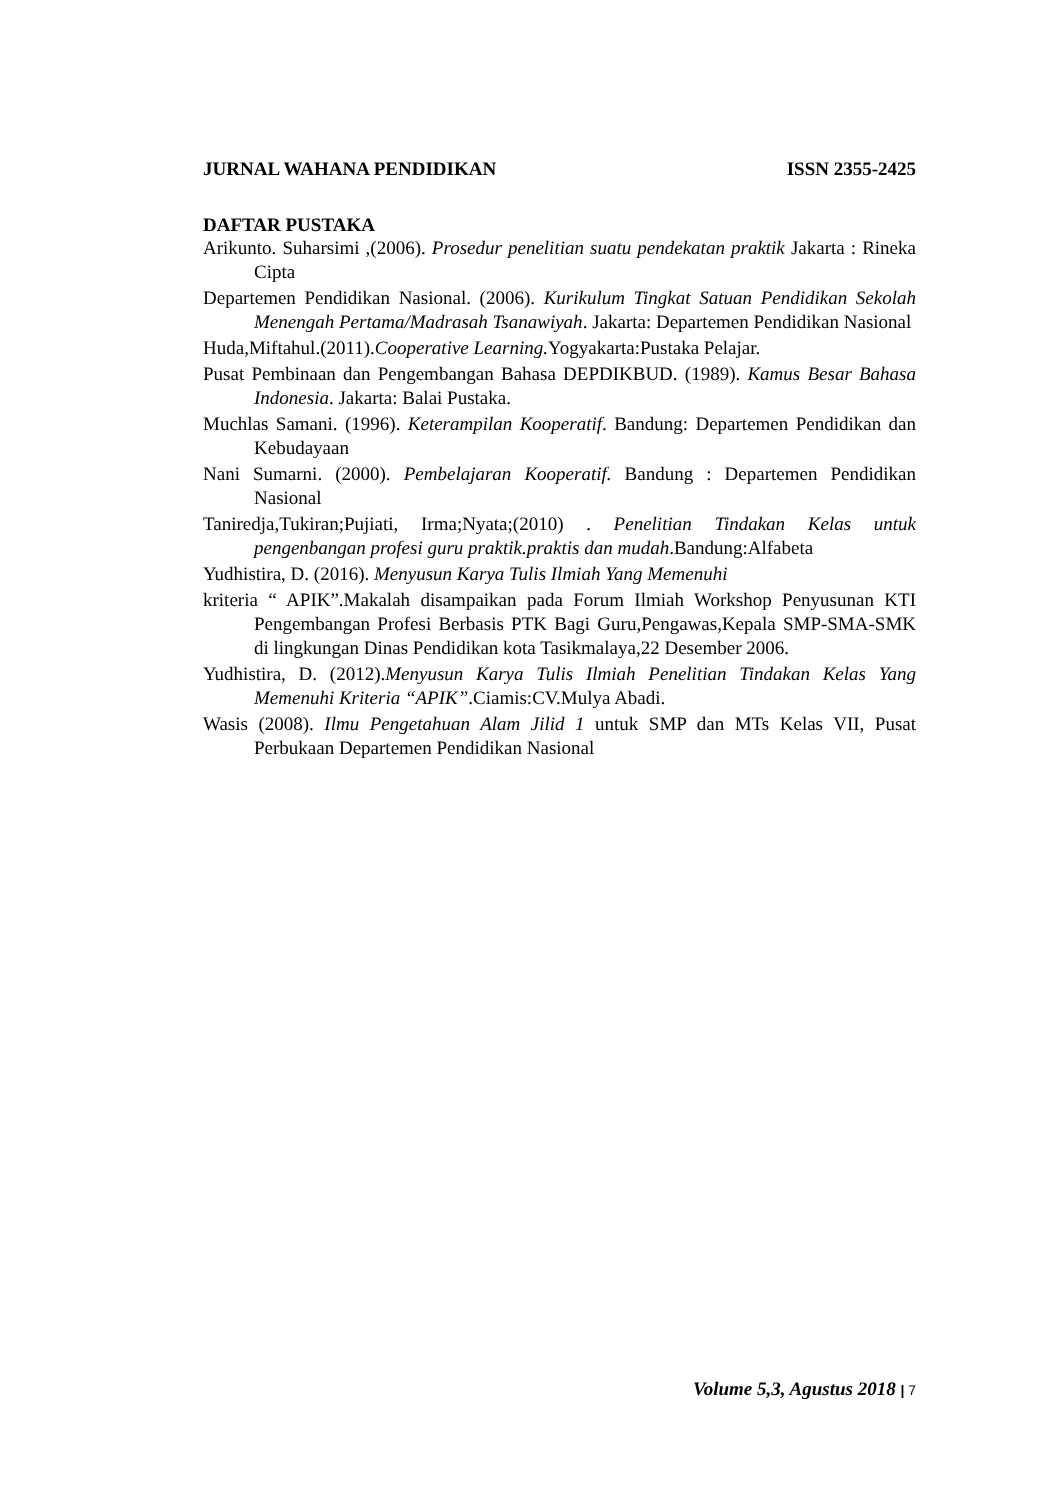JURNAL WAHANA PENDIDIKAN ISSN 2355-2425
DAFTAR PUSTAKA
Arikunto. Suharsimi ,(2006). Prosedur penelitian suatu pendekatan praktik Jakarta : Rineka Cipta
Departemen Pendidikan Nasional. (2006). Kurikulum Tingkat Satuan Pendidikan Sekolah Menengah Pertama/Madrasah Tsanawiyah. Jakarta: Departemen Pendidikan Nasional
Huda,Miftahul.(2011).Cooperative Learning. Yogyakarta:Pustaka Pelajar.
Pusat Pembinaan dan Pengembangan Bahasa DEPDIKBUD. (1989). Kamus Besar Bahasa Indonesia. Jakarta: Balai Pustaka.
Muchlas Samani. (1996). Keterampilan Kooperatif. Bandung: Departemen Pendidikan dan Kebudayaan
Nani Sumarni. (2000). Pembelajaran Kooperatif. Bandung : Departemen Pendidikan Nasional
Taniredja,Tukiran;Pujiati, Irma;Nyata;(2010) . Penelitian Tindakan Kelas untuk pengenbangan profesi guru praktik.praktis dan mudah.Bandung:Alfabeta
Yudhistira, D. (2016). Menyusun Karya Tulis Ilmiah Yang Memenuhi
kriteria “ APIK”.Makalah disampaikan pada Forum Ilmiah Workshop Penyusunan KTI Pengembangan Profesi Berbasis PTK Bagi Guru,Pengawas,Kepala SMP-SMA-SMK di lingkungan Dinas Pendidikan kota Tasikmalaya,22 Desember 2006.
Yudhistira, D. (2012).Menyusun Karya Tulis Ilmiah Penelitian Tindakan Kelas Yang Memenuhi Kriteria “APIK”.Ciamis:CV.Mulya Abadi.
Wasis (2008). Ilmu Pengetahuan Alam Jilid 1 untuk SMP dan MTs Kelas VII, Pusat Perbukaan Departemen Pendidikan Nasional
Volume 5,3, Agustus 2018 | 7